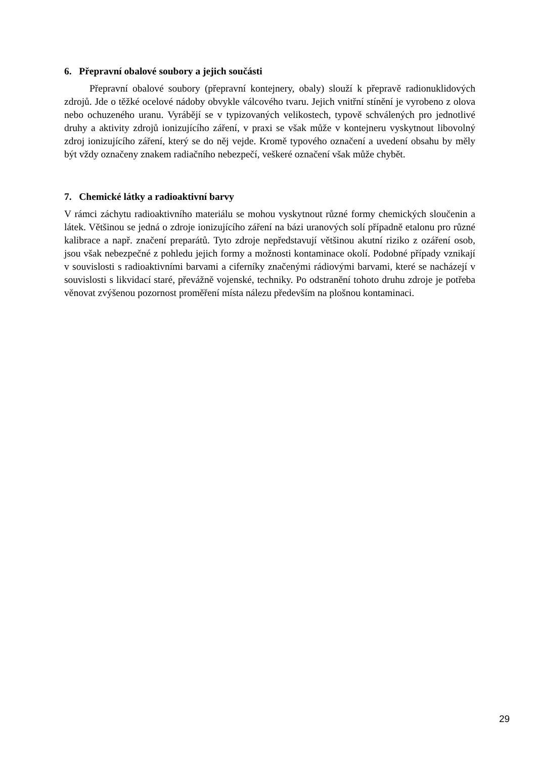6. Přepravní obalové soubory a jejich součásti
Přepravní obalové soubory (přepravní kontejnery, obaly) slouží k přepravě radionuklidových zdrojů. Jde o těžké ocelové nádoby obvykle válcového tvaru. Jejich vnitřní stínění je vyrobeno z olova nebo ochuzeného uranu. Vyrábějí se v typizovaných velikostech, typově schválených pro jednotlivé druhy a aktivity zdrojů ionizujícího záření, v praxi se však může v kontejneru vyskytnout libovolný zdroj ionizujícího záření, který se do něj vejde. Kromě typového označení a uvedení obsahu by měly být vždy označeny znakem radiačního nebezpečí, veškeré označení však může chybět.
7. Chemické látky a radioaktivní barvy
V rámci záchytu radioaktivního materiálu se mohou vyskytnout různé formy chemických sloučenin a látek. Většinou se jedná o zdroje ionizujícího záření na bázi uranových solí případně etalonu pro různé kalibrace a např. značení preparátů. Tyto zdroje nepředstavují většinou akutní riziko z ozáření osob, jsou však nebezpečné z pohledu jejich formy a možnosti kontaminace okolí. Podobné případy vznikají v souvislosti s radioaktivními barvami a ciferníky značenými rádiovými barvami, které se nacházejí v souvislosti s likvidací staré, převážně vojenské, techniky. Po odstranění tohoto druhu zdroje je potřeba věnovat zvýšenou pozornost proměření místa nálezu především na plošnou kontaminaci.
29